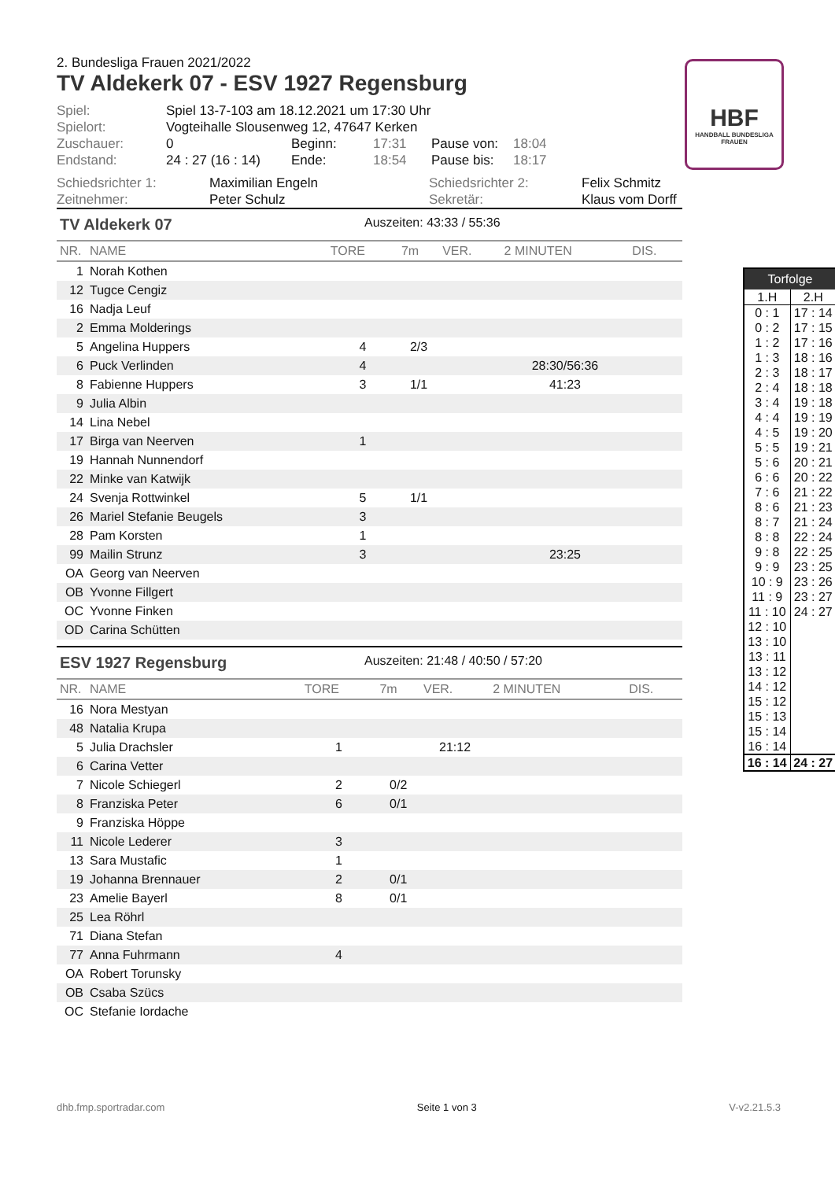HBF
HANDBALL BUNDESLIGA FRAUEN
2. Bundesliga Frauen 2021/2022
TV Aldekerk 07 - ESV 1927 Regensburg
| Spiel: | Spiel 13-7-103 am 18.12.2021 um 17:30 Uhr | | | | |
| Spielort: | Vogteihalle Slousenweg 12, 47647 Kerken | | | | |
| Zuschauer: | 0 | Beginn: | 17:31 | Pause von: | 18:04 |
| Endstand: | 24 : 27 (16 : 14) | Ende: | 18:54 | Pause bis: | 18:17 |
| Schiedsrichter 1: | Maximilian Engeln | Schiedsrichter 2: | Felix Schmitz |
| Zeitnehmer: | Peter Schulz | Sekretär: | Klaus vom Dorff |
TV Aldekerk 07 Auszeiten: 43:33 / 55:36
| NR. | NAME | TORE | 7m | VER. | 2 MINUTEN | DIS. |
| --- | --- | --- | --- | --- | --- | --- |
| 1 | Norah Kothen | | | | | |
| 12 | Tugce Cengiz | | | | | |
| 16 | Nadja Leuf | | | | | |
| 2 | Emma Molderings | | | | | |
| 5 | Angelina Huppers | 4 | 2/3 | | | |
| 6 | Puck Verlinden | 4 | | | 28:30/56:36 | |
| 8 | Fabienne Huppers | 3 | 1/1 | | 41:23 | |
| 9 | Julia Albin | | | | | |
| 14 | Lina Nebel | | | | | |
| 17 | Birga van Neerven | 1 | | | | |
| 19 | Hannah Nunnendorf | | | | | |
| 22 | Minke van Katwijk | | | | | |
| 24 | Svenja Rottwinkel | 5 | 1/1 | | | |
| 26 | Mariel Stefanie Beugels | 3 | | | | |
| 28 | Pam Korsten | 1 | | | | |
| 99 | Mailin Strunz | 3 | | | 23:25 | |
| OA | Georg van Neerven | | | | | |
| OB | Yvonne Fillgert | | | | | |
| OC | Yvonne Finken | | | | | |
| OD | Carina Schütten | | | | | |
ESV 1927 Regensburg Auszeiten: 21:48 / 40:50 / 57:20
| NR. | NAME | TORE | 7m | VER. | 2 MINUTEN | DIS. |
| --- | --- | --- | --- | --- | --- | --- |
| 16 | Nora Mestyan | | | | | |
| 48 | Natalia Krupa | | | | | |
| 5 | Julia Drachsler | 1 | | 21:12 | | |
| 6 | Carina Vetter | | | | | |
| 7 | Nicole Schiegerl | 2 | 0/2 | | | |
| 8 | Franziska Peter | 6 | 0/1 | | | |
| 9 | Franziska Höppe | | | | | |
| 11 | Nicole Lederer | 3 | | | | |
| 13 | Sara Mustafic | 1 | | | | |
| 19 | Johanna Brennauer | 2 | 0/1 | | | |
| 23 | Amelie Bayerl | 8 | 0/1 | | | |
| 25 | Lea Röhrl | | | | | |
| 71 | Diana Stefan | | | | | |
| 77 | Anna Fuhrmann | 4 | | | | |
| OA | Robert Torunsky | | | | | |
| OB | Csaba Szücs | | | | | |
| OC | Stefanie Iordache | | | | | |
| Torfolge | |
| --- | --- |
| 1.H | 2.H |
| 0 : 1 0 : 2 1 : 2 1 : 3 2 : 3 2 : 4 3 : 4 4 : 4 4 : 5 5 : 5 5 : 6 6 : 6 7 : 6 8 : 6 8 : 7 8 : 8 9 : 8 9 : 9 10 : 9 11 : 9 11 : 10 12 : 10 13 : 10 13 : 11 13 : 12 14 : 12 15 : 12 15 : 13 15 : 14 16 : 14 | 17 : 14 17 : 15 17 : 16 18 : 16 18 : 17 18 : 18 19 : 18 19 : 19 19 : 20 19 : 21 20 : 21 20 : 22 21 : 22 21 : 23 21 : 24 22 : 24 22 : 25 23 : 25 23 : 26 23 : 27 24 : 27 |
| 16 : 14 | 24 : 27 |
dhb.fmp.sportradar.com Seite 1 von 3 V-v2.21.5.3